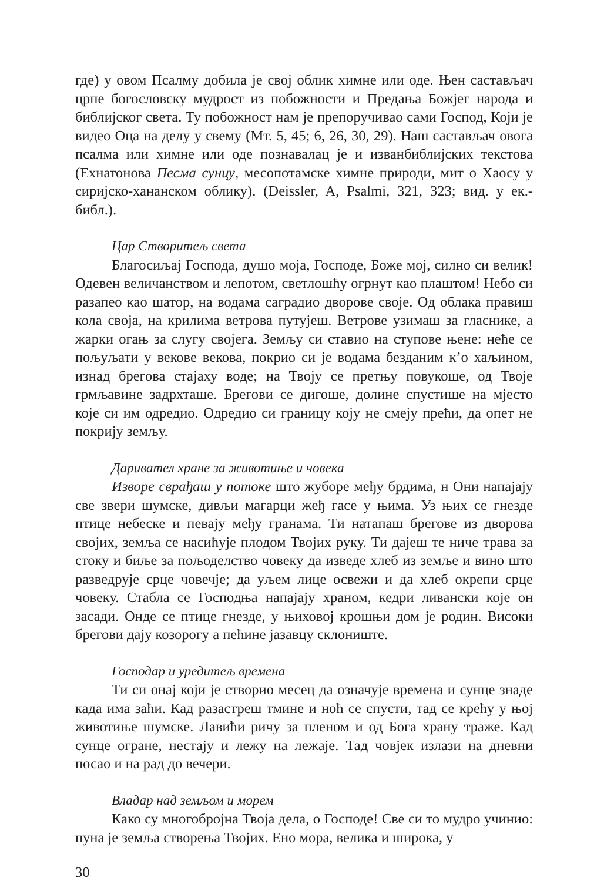где) у овом Псалму добила је свој облик химне или оде. Њен састављач црпе богословску мудрост из побожности и Предања Божјег народа и библијског света. Ту побожност нам је препоручивао сами Господ, Који је видео Оца на делу у свему (Мт. 5, 45; 6, 26, 30, 29). Наш састављач овога псалма или химне или оде познавалац је и изванбиблијских текстова (Ехнатонова Песма сунцу, месопотамске химне природи, мит о Хаосу у сиријско-хананском облику). (Deissler, A, Psalmi, 321, 323; вид. у ек.-библ.).
Цар Створитељ света
Благосиљај Господа, душо моја, Господе, Боже мој, силно си велик! Одевен величанством и лепотом, светлошћу огрнут као плаштом! Небо си разапео као шатор, на водама саградио дворове своје. Од облака правиш кола своја, на крилима ветрова путујеш. Ветрове узимаш за гласнике, а жарки огањ за слугу својега. Земљу си ставио на ступове њене: неће се пољуљати у векове векова, покрио си је водама безданим к’о хаљином, изнад брегова стајаху воде; на Твоју се претњу повукоше, од Твоје грмљавине задрхташе. Брегови се дигоше, долине спустише на мјесто које си им одредио. Одредио си границу коју не смеју прећи, да опет не покрију земљу.
Даривател хране за животиње и човека
Изворе сврађаш у потоке што жуборе међу брдима, н Они напајају све звери шумске, дивљи магарци жеђ гасе у њима. Уз њих се гнезде птице небеске и певају међу гранама. Ти натапаш брегове из дворова својих, земља се насићује плодом Твојих руку. Ти дајеш те ниче трава за стоку и биље за пољоделство човеку да изведе хлеб из земље и вино што разведрује срце човечје; да уљем лице освежи и да хлеб окрепи срце човеку. Стабла се Господња напајају храном, кедри ливански које он засади. Онде се птице гнезде, у њиховој крошњи дом је родин. Високи брегови дају козорогу а пећине јазавцу склониште.
Господар и уредитељ времена
Ти си онај који је створио месец да означује времена и сунце знаде када има заћи. Кад разастреш тмине и ноћ се спусти, тад се крећу у њој животиње шумске. Лавићи ричу за пленом и од Бога храну траже. Кад сунце огране, нестају и лежу на лежаје. Тад човјек излази на дневни посао и на рад до вечери.
Владар над земљом и морем
Како су многобројна Твоја дела, о Господе! Све си то мудро учинио: пуна је земља створења Твојих. Ено мора, велика и широка, у
30